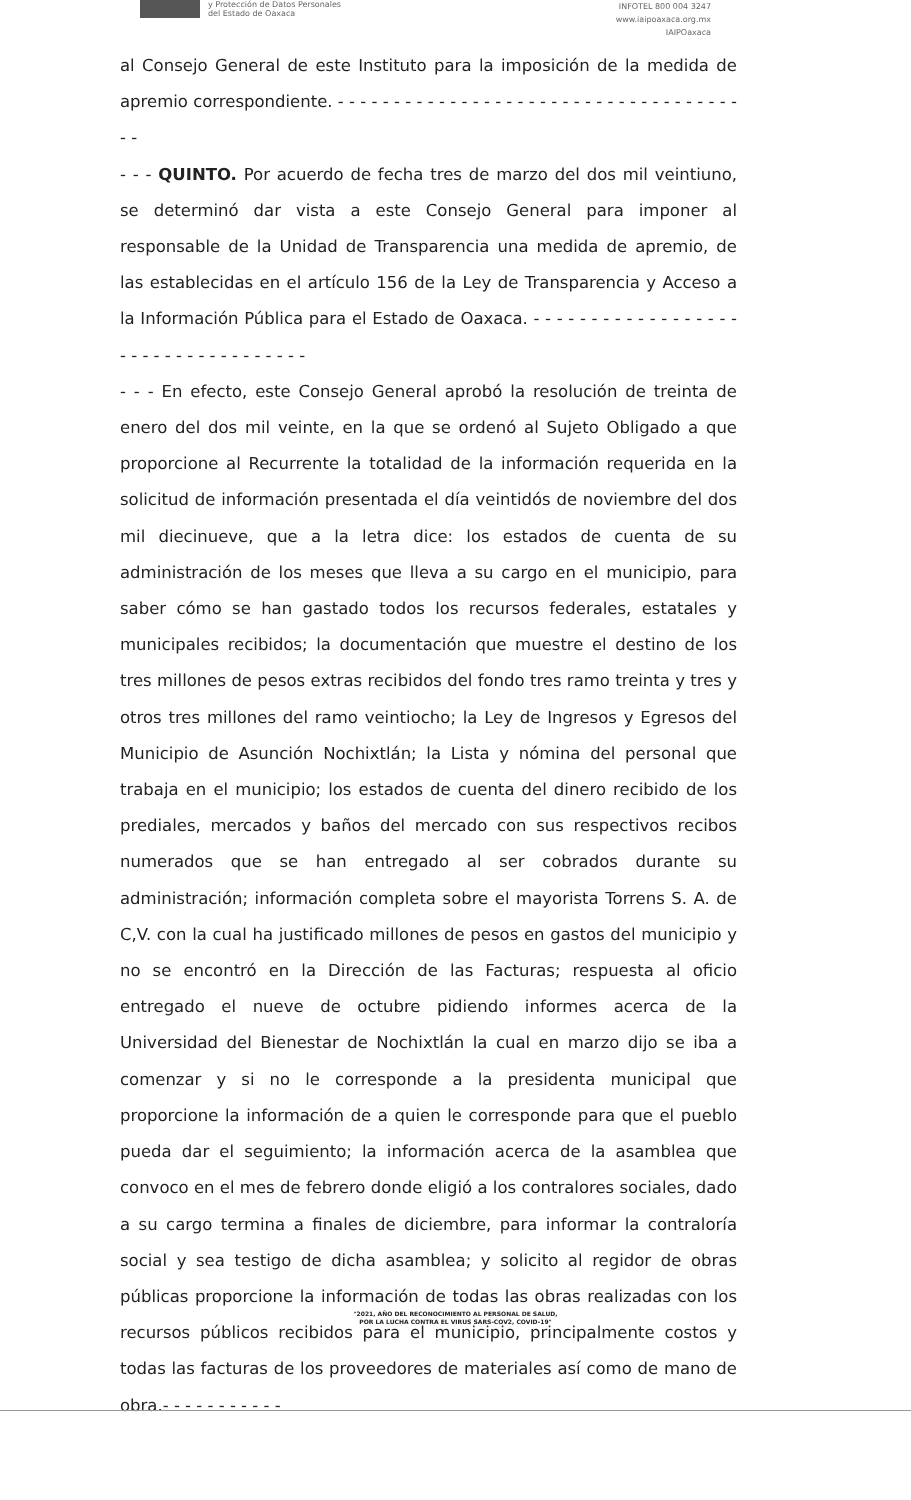y Protección de Datos Personales
del Estado de Oaxaca
INFOTEL 800 004 3247
www.iaipoaxaca.org.mx
IAIPOaxaca
al Consejo General de este Instituto para la imposición de la medida de apremio correspondiente. - - - - - - - - - - - - - - - - - - - - - - - - - - - - - - - - - - - - - -
- - - QUINTO. Por acuerdo de fecha tres de marzo del dos mil veintiuno, se determinó dar vista a este Consejo General para imponer al responsable de la Unidad de Transparencia una medida de apremio, de las establecidas en el artículo 156 de la Ley de Transparencia y Acceso a la Información Pública para el Estado de Oaxaca. - - - - - - - - - - - - - - - - - - - - - - - - - - - - - - - - - - -
- - - En efecto, este Consejo General aprobó la resolución de treinta de enero del dos mil veinte, en la que se ordenó al Sujeto Obligado a que proporcione al Recurrente la totalidad de la información requerida en la solicitud de información presentada el día veintidós de noviembre del dos mil diecinueve, que a la letra dice: los estados de cuenta de su administración de los meses que lleva a su cargo en el municipio, para saber cómo se han gastado todos los recursos federales, estatales y municipales recibidos; la documentación que muestre el destino de los tres millones de pesos extras recibidos del fondo tres ramo treinta y tres y otros tres millones del ramo veintiocho; la Ley de Ingresos y Egresos del Municipio de Asunción Nochixtlán; la Lista y nómina del personal que trabaja en el municipio; los estados de cuenta del dinero recibido de los prediales, mercados y baños del mercado con sus respectivos recibos numerados que se han entregado al ser cobrados durante su administración; información completa sobre el mayorista Torrens S. A. de C,V. con la cual ha justificado millones de pesos en gastos del municipio y no se encontró en la Dirección de las Facturas; respuesta al oficio entregado el nueve de octubre pidiendo informes acerca de la Universidad del Bienestar de Nochixtlán la cual en marzo dijo se iba a comenzar y si no le corresponde a la presidenta municipal que proporcione la información de a quien le corresponde para que el pueblo pueda dar el seguimiento; la información acerca de la asamblea que convoco en el mes de febrero donde eligió a los contralores sociales, dado a su cargo termina a finales de diciembre, para informar la contraloría social y sea testigo de dicha asamblea; y solicito al regidor de obras públicas proporcione la información de todas las obras realizadas con los recursos públicos recibidos para el municipio, principalmente costos y todas las facturas de los proveedores de materiales así como de mano de obra.- - - - - - - - - - -
"2021, AÑO DEL RECONOCIMIENTO AL PERSONAL DE SALUD,
POR LA LUCHA CONTRA EL VIRUS SARS-COV2, COVID-19"